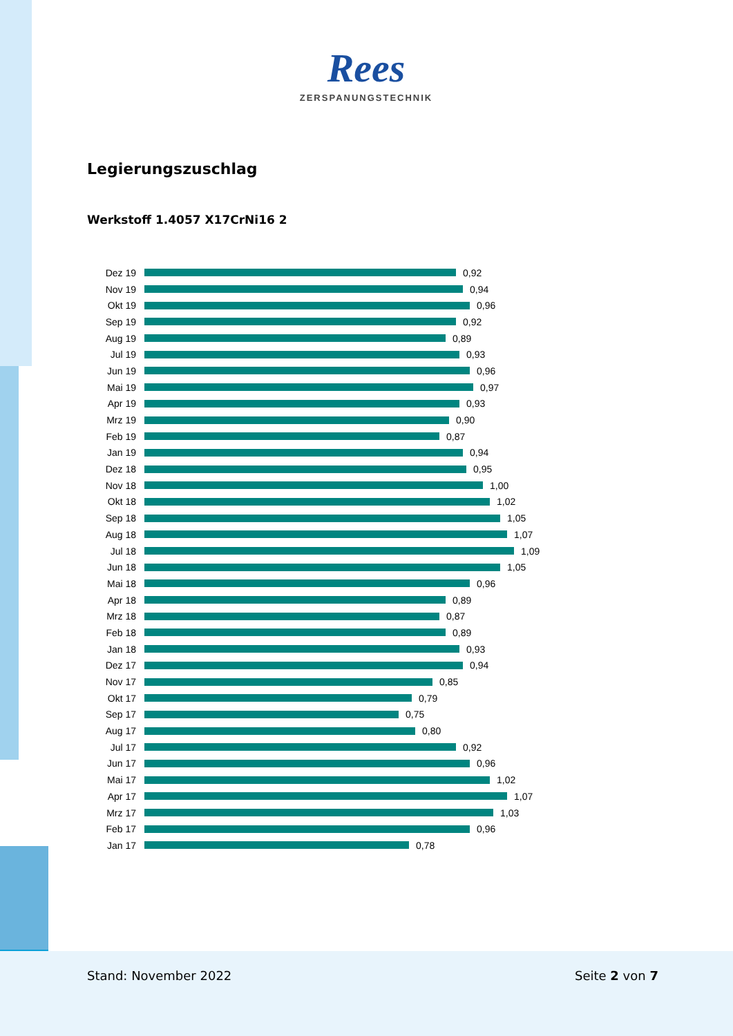Rees
ZERSPANUNGSTECHNIK
Legierungszuschlag
Werkstoff 1.4057 X17CrNi16 2
Dez 19 0,92
Nov 19 0,94
Okt 19 0,96
Sep 19 0,92
Aug 19 0,89
Jul 19 0,93
Jun 19 0,96
Mai 19 0,97
Apr 19 0,93
Mrz 19 0,90
Feb 19 0,87
Jan 19 0,94
Dez 18 0,95
Nov 18 1,00
Okt 18 1,02
Sep 18 1,05
Aug 18 1,07
Jul 18 1,09
Jun 18 1,05
Mai 18 0,96
Apr 18 0,89
Mrz 18 0,87
Feb 18 0,89
Jan 18 0,93
Dez 17 0,94
Nov 17 0,85
Okt 17 0,79
Sep 17 0,75
Aug 17 0,80
Jul 17 0,92
Jun 17 0,96
Mai 17 1,02
Apr 17 1,07
Mrz 17 1,03
Feb 17 0,96
Jan 17 0,78
Stand: November 2022 Seite 2 von 7